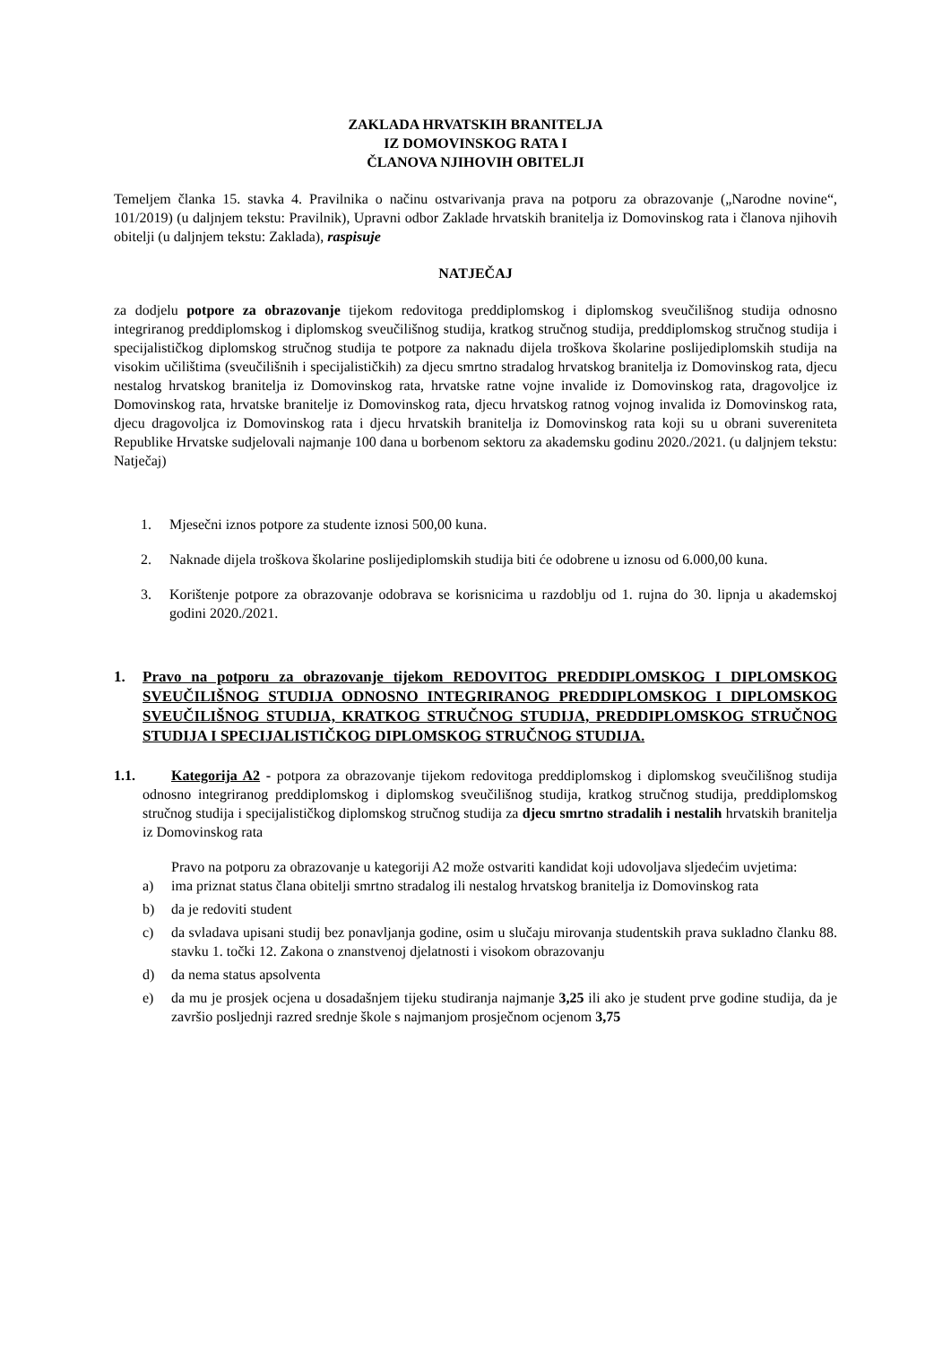ZAKLADA HRVATSKIH BRANITELJA
IZ DOMOVINSKOG RATA I
ČLANOVA NJIHOVIH OBITELJI
Temeljem članka 15. stavka 4. Pravilnika o načinu ostvarivanja prava na potporu za obrazovanje („Narodne novine“, 101/2019) (u daljnjem tekstu: Pravilnik), Upravni odbor Zaklade hrvatskih branitelja iz Domovinskog rata i članova njihovih obitelji (u daljnjem tekstu: Zaklada), raspisuje
NATJEČAJ
za dodjelu potpore za obrazovanje tijekom redovitoga preddiplomskog i diplomskog sveučilišnog studija odnosno integriranog preddiplomskog i diplomskog sveučilišnog studija, kratkog stručnog studija, preddiplomskog stručnog studija i specijalističkog diplomskog stručnog studija te potpore za naknadu dijela troškova školarine poslijediplomskih studija na visokim učilištima (sveučilišnih i specijalističkih) za djecu smrtno stradalog hrvatskog branitelja iz Domovinskog rata, djecu nestalog hrvatskog branitelja iz Domovinskog rata, hrvatske ratne vojne invalide iz Domovinskog rata, dragovoljce iz Domovinskog rata, hrvatske branitelje iz Domovinskog rata, djecu hrvatskog ratnog vojnog invalida iz Domovinskog rata, djecu dragovoljca iz Domovinskog rata i djecu hrvatskih branitelja iz Domovinskog rata koji su u obrani suvereniteta Republike Hrvatske sudjelovali najmanje 100 dana u borbenom sektoru za akademsku godinu 2020./2021. (u daljnjem tekstu: Natječaj)
1. Mjesečni iznos potpore za studente iznosi 500,00 kuna.
2. Naknade dijela troškova školarine poslijediplomskih studija biti će odobrene u iznosu od 6.000,00 kuna.
3. Korištenje potpore za obrazovanje odobrava se korisnicima u razdoblju od 1. rujna do 30. lipnja u akademskoj godini 2020./2021.
1. Pravo na potporu za obrazovanje tijekom REDOVITOG PREDDIPLOMSKOG I DIPLOMSKOG SVEUČILIŠNOG STUDIJA ODNOSNO INTEGRIRANOG PREDDIPLOMSKOG I DIPLOMSKOG SVEUČILIŠNOG STUDIJA, KRATKOG STRUČNOG STUDIJA, PREDDIPLOMSKOG STRUČNOG STUDIJA I SPECIJALISTIČKOG DIPLOMSKOG STRUČNOG STUDIJA.
1.1. Kategorija A2 - potpora za obrazovanje tijekom redovitoga preddiplomskog i diplomskog sveučilišnog studija odnosno integriranog preddiplomskog i diplomskog sveučilišnog studija, kratkog stručnog studija, preddiplomskog stručnog studija i specijalističkog diplomskog stručnog studija za djecu smrtno stradalih i nestalih hrvatskih branitelja iz Domovinskog rata
Pravo na potporu za obrazovanje u kategoriji A2 može ostvariti kandidat koji udovoljava sljedećim uvjetima:
a) ima priznat status člana obitelji smrtno stradalog ili nestalog hrvatskog branitelja iz Domovinskog rata
b) da je redoviti student
c) da svladava upisani studij bez ponavljanja godine, osim u slučaju mirovanja studentskih prava sukladno članku 88. stavku 1. točki 12. Zakona o znanstvenoj djelatnosti i visokom obrazovanju
d) da nema status apsolventa
e) da mu je prosjek ocjena u dosadašnjem tijeku studiranja najmanje 3,25 ili ako je student prve godine studija, da je završio posljednji razred srednje škole s najmanjom prosječnom ocjenom 3,75